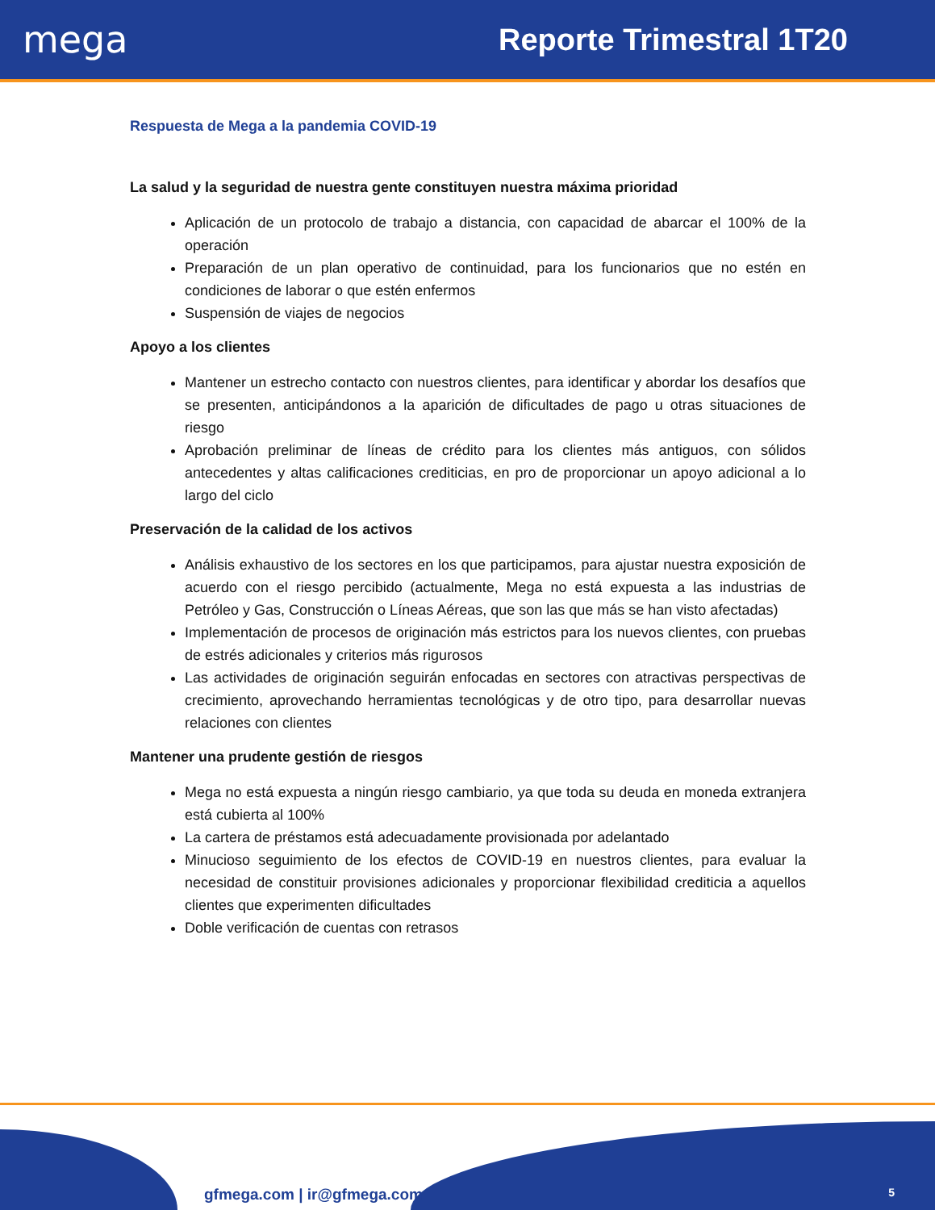mega
Reporte Trimestral 1T20
Respuesta de Mega a la pandemia COVID-19
La salud y la seguridad de nuestra gente constituyen nuestra máxima prioridad
Aplicación de un protocolo de trabajo a distancia, con capacidad de abarcar el 100% de la operación
Preparación de un plan operativo de continuidad, para los funcionarios que no estén en condiciones de laborar o que estén enfermos
Suspensión de viajes de negocios
Apoyo a los clientes
Mantener un estrecho contacto con nuestros clientes, para identificar y abordar los desafíos que se presenten, anticipándonos a la aparición de dificultades de pago u otras situaciones de riesgo
Aprobación preliminar de líneas de crédito para los clientes más antiguos, con sólidos antecedentes y altas calificaciones crediticias, en pro de proporcionar un apoyo adicional a lo largo del ciclo
Preservación de la calidad de los activos
Análisis exhaustivo de los sectores en los que participamos, para ajustar nuestra exposición de acuerdo con el riesgo percibido (actualmente, Mega no está expuesta a las industrias de Petróleo y Gas, Construcción o Líneas Aéreas, que son las que más se han visto afectadas)
Implementación de procesos de originación más estrictos para los nuevos clientes, con pruebas de estrés adicionales y criterios más rigurosos
Las actividades de originación seguirán enfocadas en sectores con atractivas perspectivas de crecimiento, aprovechando herramientas tecnológicas y de otro tipo, para desarrollar nuevas relaciones con clientes
Mantener una prudente gestión de riesgos
Mega no está expuesta a ningún riesgo cambiario, ya que toda su deuda en moneda extranjera está cubierta al 100%
La cartera de préstamos está adecuadamente provisionada por adelantado
Minucioso seguimiento de los efectos de COVID-19 en nuestros clientes, para evaluar la necesidad de constituir provisiones adicionales y proporcionar flexibilidad crediticia a aquellos clientes que experimenten dificultades
Doble verificación de cuentas con retrasos
gfmega.com | ir@gfmega.com 5